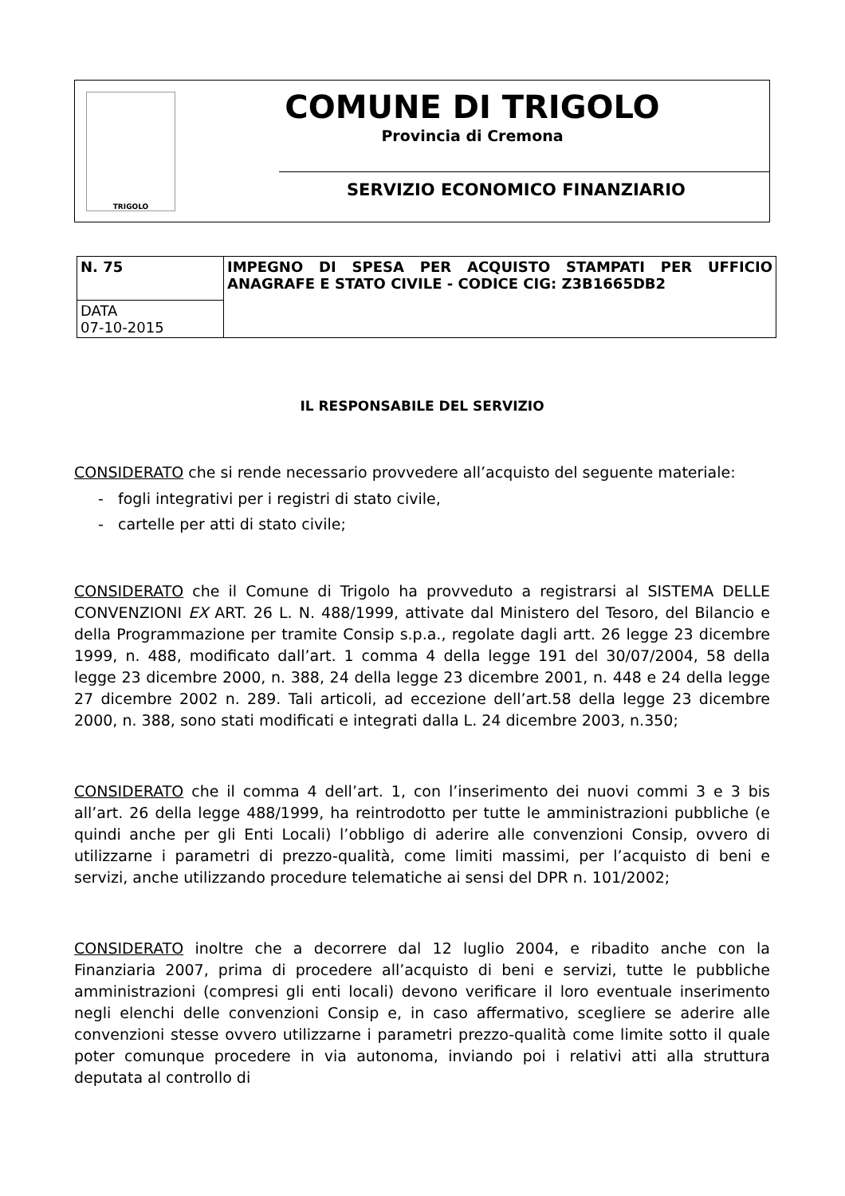TRIGOLO
COMUNE DI TRIGOLO
Provincia di Cremona
SERVIZIO ECONOMICO FINANZIARIO
| N. 75 | IMPEGNO DI SPESA PER ACQUISTO STAMPATI PER UFFICIO ANAGRAFE E STATO CIVILE - CODICE CIG: Z3B1665DB2 |
| DATA 07-10-2015 | |
IL RESPONSABILE DEL SERVIZIO
CONSIDERATO che si rende necessario provvedere all’acquisto del seguente materiale:
- fogli integrativi per i registri di stato civile,
- cartelle per atti di stato civile;
CONSIDERATO che il Comune di Trigolo ha provveduto a registrarsi al SISTEMA DELLE CONVENZIONI EX ART. 26 L. N. 488/1999, attivate dal Ministero del Tesoro, del Bilancio e della Programmazione per tramite Consip s.p.a., regolate dagli artt. 26 legge 23 dicembre 1999, n. 488, modificato dall’art. 1 comma 4 della legge 191 del 30/07/2004, 58 della legge 23 dicembre 2000, n. 388, 24 della legge 23 dicembre 2001, n. 448 e 24 della legge 27 dicembre 2002 n. 289. Tali articoli, ad eccezione dell’art.58 della legge 23 dicembre 2000, n. 388, sono stati modificati e integrati dalla L. 24 dicembre 2003, n.350;
CONSIDERATO che il comma 4 dell’art. 1, con l’inserimento dei nuovi commi 3 e 3 bis all’art. 26 della legge 488/1999, ha reintrodotto per tutte le amministrazioni pubbliche (e quindi anche per gli Enti Locali) l’obbligo di aderire alle convenzioni Consip, ovvero di utilizzarne i parametri di prezzo-qualità, come limiti massimi, per l’acquisto di beni e servizi, anche utilizzando procedure telematiche ai sensi del DPR n. 101/2002;
CONSIDERATO inoltre che a decorrere dal 12 luglio 2004, e ribadito anche con la Finanziaria 2007, prima di procedere all’acquisto di beni e servizi, tutte le pubbliche amministrazioni (compresi gli enti locali) devono verificare il loro eventuale inserimento negli elenchi delle convenzioni Consip e, in caso affermativo, scegliere se aderire alle convenzioni stesse ovvero utilizzarne i parametri prezzo-qualità come limite sotto il quale poter comunque procedere in via autonoma, inviando poi i relativi atti alla struttura deputata al controllo di